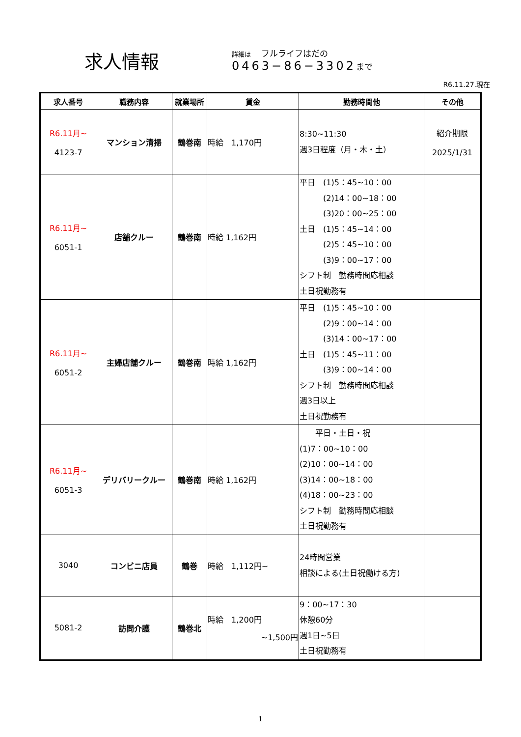求人情報
詳細は　 フルライフはだの
0463−86−3302 まで
R6.11.27.現在
| 求人番号 | 職務内容 | 就業場所 | 賃金 | 勤務時間他 | その他 |
| --- | --- | --- | --- | --- | --- |
| R6.11月~ 4123-7 | マンション清掃 | 鶴巻南 | 時給 1,170円 | 8:30~11:30 週3日程度（月・木・土） | 紹介期限 2025/1/31 |
| R6.11月~ 6051-1 | 店舗クルー | 鶴巻南 | 時給 1,162円 | 平日 (1)5：45~10：00 (2)14：00~18：00 (3)20：00~25：00 土日 (1)5：45~14：00 (2)5：45~10：00 (3)9：00~17：00 シフト制 勤務時間応相談 土日祝勤務有 | |
| R6.11月~ 6051-2 | 主婦店舗クルー | 鶴巻南 | 時給 1,162円 | 平日 (1)5：45~10：00 (2)9：00~14：00 (3)14：00~17：00 土日 (1)5：45~11：00 (3)9：00~14：00 シフト制 勤務時間応相談 週3日以上 土日祝勤務有 | |
| R6.11月~ 6051-3 | デリバリークルー | 鶴巻南 | 時給 1,162円 | 平日・土日・祝 (1)7：00~10：00 (2)10：00~14：00 (3)14：00~18：00 (4)18：00~23：00 シフト制 勤務時間応相談 土日祝勤務有 | |
| 3040 | コンビニ店員 | 鶴巻 | 時給 1,112円~ | 24時間営業 相談による(土日祝働ける方) | |
| 5081-2 | 訪問介護 | 鶴巻北 | 時給 1,200円 ~1,500円 | 9：00~17：30 休憩60分 週1日~5日 土日祝勤務有 | |
1